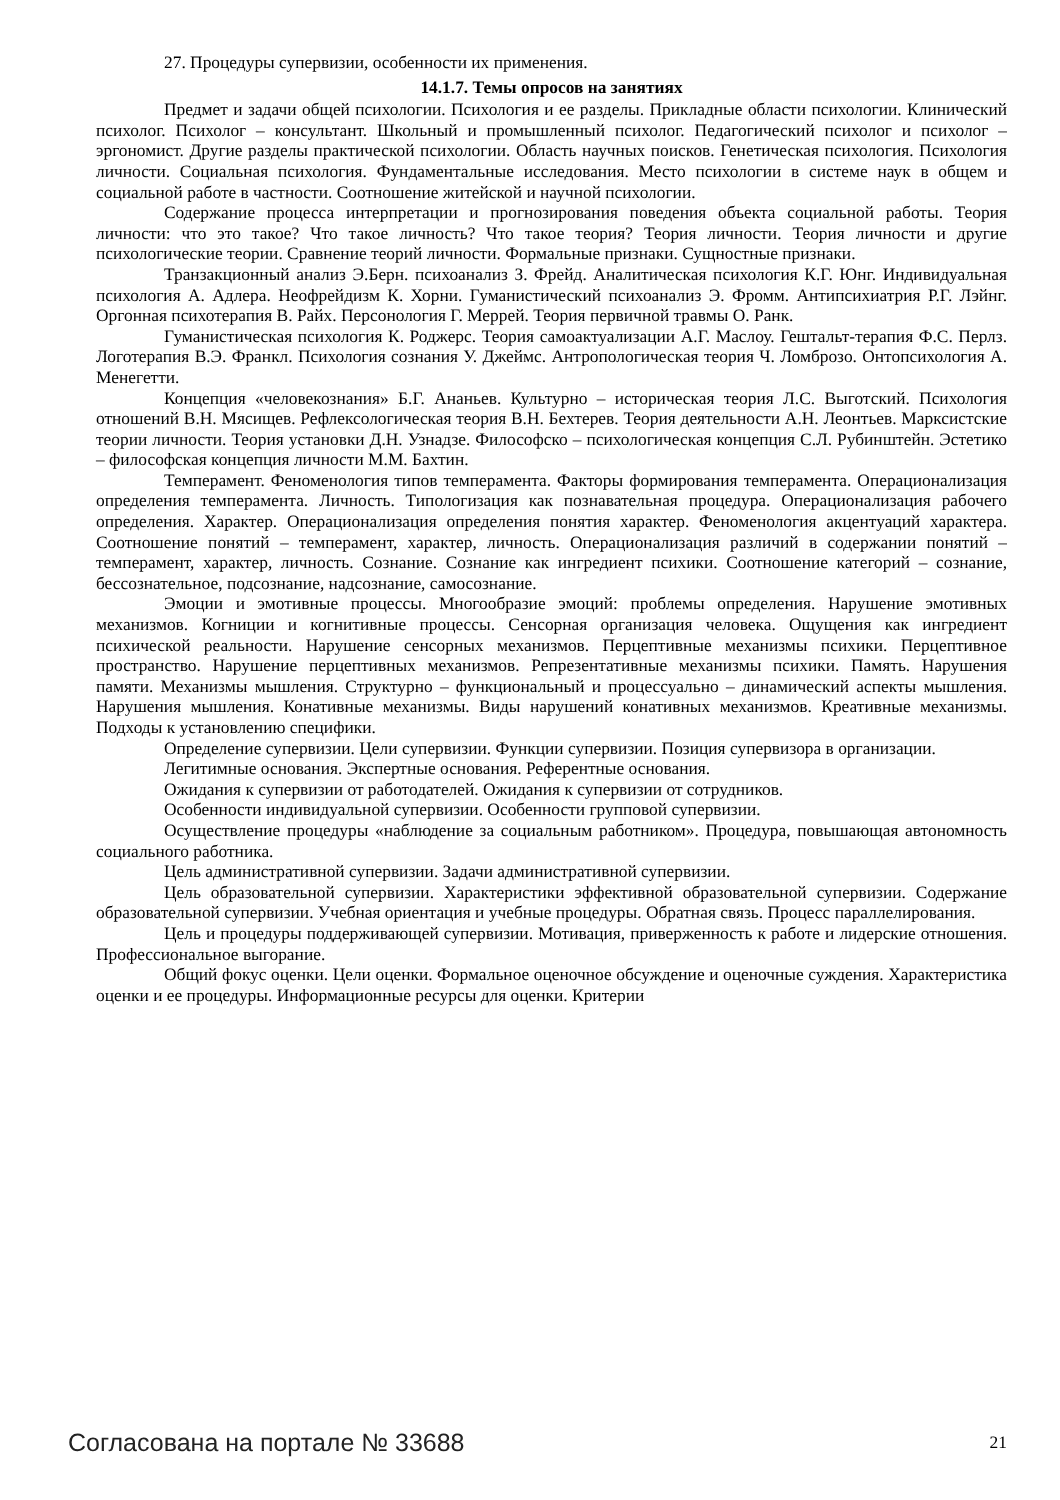27. Процедуры супервизии, особенности их применения.
14.1.7. Темы опросов на занятиях
Предмет и задачи общей психологии. Психология и ее разделы. Прикладные области психологии. Клинический психолог. Психолог – консультант. Школьный и промышленный психолог. Педагогический психолог и психолог – эргономист. Другие разделы практической психологии. Область научных поисков. Генетическая психология. Психология личности. Социальная психология. Фундаментальные исследования. Место психологии в системе наук в общем и социальной работе в частности. Соотношение житейской и научной психологии.
Содержание процесса интерпретации и прогнозирования поведения объекта социальной работы. Теория личности: что это такое? Что такое личность? Что такое теория? Теория личности. Теория личности и другие психологические теории. Сравнение теорий личности. Формальные признаки. Сущностные признаки.
Транзакционный анализ Э.Берн. психоанализ З. Фрейд. Аналитическая психология К.Г. Юнг. Индивидуальная психология А. Адлера. Неофрейдизм К. Хорни. Гуманистический психоанализ Э. Фромм. Антипсихиатрия Р.Г. Лэйнг. Оргонная психотерапия В. Райх. Персонология Г. Меррей. Теория первичной травмы О. Ранк.
Гуманистическая психология К. Роджерс. Теория самоактуализации А.Г. Маслоу. Гештальт-терапия Ф.С. Перлз. Логотерапия В.Э. Франкл. Психология сознания У. Джеймс. Антропологическая теория Ч. Ломброзо. Онтопсихология А. Менегетти.
Концепция «человекознания» Б.Г. Ананьев. Культурно – историческая теория Л.С. Выготский. Психология отношений В.Н. Мясищев. Рефлексологическая теория В.Н. Бехтерев. Теория деятельности А.Н. Леонтьев. Марксистские теории личности. Теория установки Д.Н. Узнадзе. Философско – психологическая концепция С.Л. Рубинштейн. Эстетико – философская концепция личности М.М. Бахтин.
Темперамент. Феноменология типов темперамента. Факторы формирования темперамента. Операционализация определения темперамента. Личность. Типологизация как познавательная процедура. Операционализация рабочего определения. Характер. Операционализация определения понятия характер. Феноменология акцентуаций характера. Соотношение понятий – темперамент, характер, личность. Операционализация различий в содержании понятий – темперамент, характер, личность. Сознание. Сознание как ингредиент психики. Соотношение категорий – сознание, бессознательное, подсознание, надсознание, самосознание.
Эмоции и эмотивные процессы. Многообразие эмоций: проблемы определения. Нарушение эмотивных механизмов. Когниции и когнитивные процессы. Сенсорная организация человека. Ощущения как ингредиент психической реальности. Нарушение сенсорных механизмов. Перцептивные механизмы психики. Перцептивное пространство. Нарушение перцептивных механизмов. Репрезентативные механизмы психики. Память. Нарушения памяти. Механизмы мышления. Структурно – функциональный и процессуально – динамический аспекты мышления. Нарушения мышления. Конативные механизмы. Виды нарушений конативных механизмов. Креативные механизмы. Подходы к установлению специфики.
Определение супервизии. Цели супервизии. Функции супервизии. Позиция супервизора в организации.
Легитимные основания. Экспертные основания. Референтные основания.
Ожидания к супервизии от работодателей. Ожидания к супервизии от сотрудников.
Особенности индивидуальной супервизии. Особенности групповой супервизии.
Осуществление процедуры «наблюдение за социальным работником». Процедура, повышающая автономность социального работника.
Цель административной супервизии. Задачи административной супервизии.
Цель образовательной супервизии. Характеристики эффективной образовательной супервизии. Содержание образовательной супервизии. Учебная ориентация и учебные процедуры. Обратная связь. Процесс параллелирования.
Цель и процедуры поддерживающей супервизии. Мотивация, приверженность к работе и лидерские отношения. Профессиональное выгорание.
Общий фокус оценки. Цели оценки. Формальное оценочное обсуждение и оценочные суждения. Характеристика оценки и ее процедуры. Информационные ресурсы для оценки. Критерии
Согласована на портале № 33688 21